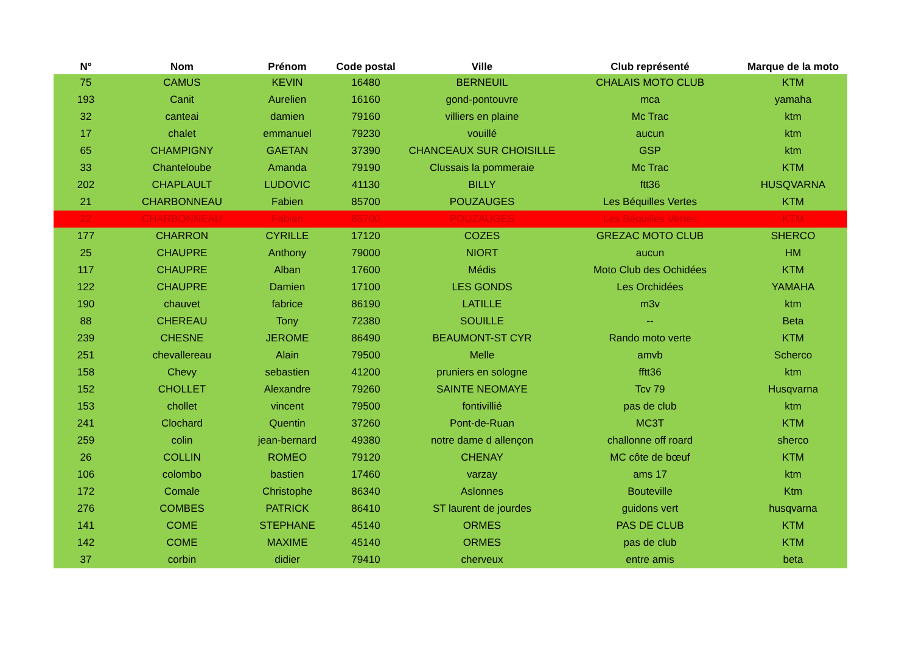| N° | Nom | Prénom | Code postal | Ville | Club représenté | Marque de la moto |
| --- | --- | --- | --- | --- | --- | --- |
| 75 | CAMUS | KEVIN | 16480 | BERNEUIL | CHALAIS MOTO CLUB | KTM |
| 193 | Canit | Aurelien | 16160 | gond-pontouvre | mca | yamaha |
| 32 | canteai | damien | 79160 | villiers en plaine | Mc Trac | ktm |
| 17 | chalet | emmanuel | 79230 | vouillé | aucun | ktm |
| 65 | CHAMPIGNY | GAETAN | 37390 | CHANCEAUX SUR CHOISILLE | GSP | ktm |
| 33 | Chanteloube | Amanda | 79190 | Clussais la pommeraie | Mc Trac | KTM |
| 202 | CHAPLAULT | LUDOVIC | 41130 | BILLY | ftt36 | HUSQVARNA |
| 21 | CHARBONNEAU | Fabien | 85700 | POUZAUGES | Les Béquilles Vertes | KTM |
| 22 | CHARBONNEAU | Fabien | 85700 | POUZAUGES | Les Béquilles Vertes | KTM |
| 177 | CHARRON | CYRILLE | 17120 | COZES | GREZAC MOTO CLUB | SHERCO |
| 25 | CHAUPRE | Anthony | 79000 | NIORT | aucun | HM |
| 117 | CHAUPRE | Alban | 17600 | Médis | Moto Club des Ochidées | KTM |
| 122 | CHAUPRE | Damien | 17100 | LES GONDS | Les Orchidées | YAMAHA |
| 190 | chauvet | fabrice | 86190 | LATILLE | m3v | ktm |
| 88 | CHEREAU | Tony | 72380 | SOUILLE | -- | Beta |
| 239 | CHESNE | JEROME | 86490 | BEAUMONT-ST CYR | Rando moto verte | KTM |
| 251 | chevallereau | Alain | 79500 | Melle | amvb | Scherco |
| 158 | Chevy | sebastien | 41200 | pruniers en sologne | fftt36 | ktm |
| 152 | CHOLLET | Alexandre | 79260 | SAINTE NEOMAYE | Tcv 79 | Husqvarna |
| 153 | chollet | vincent | 79500 | fontivillié | pas de club | ktm |
| 241 | Clochard | Quentin | 37260 | Pont-de-Ruan | MC3T | KTM |
| 259 | colin | jean-bernard | 49380 | notre dame d allençon | challonne off roard | sherco |
| 26 | COLLIN | ROMEO | 79120 | CHENAY | MC côte de bœuf | KTM |
| 106 | colombo | bastien | 17460 | varzay | ams 17 | ktm |
| 172 | Comale | Christophe | 86340 | Aslonnes | Bouteville | Ktm |
| 276 | COMBES | PATRICK | 86410 | ST laurent de jourdes | guidons vert | husqvarna |
| 141 | COME | STEPHANE | 45140 | ORMES | PAS DE CLUB | KTM |
| 142 | COME | MAXIME | 45140 | ORMES | pas de club | KTM |
| 37 | corbin | didier | 79410 | cherveux | entre amis | beta |